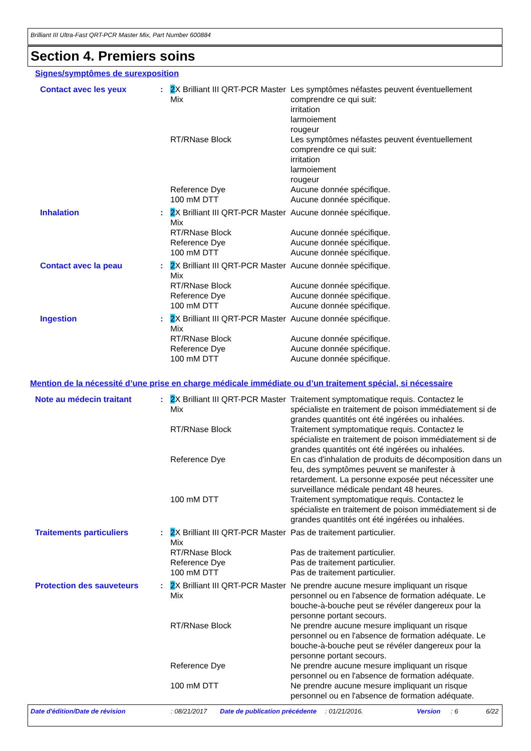Brilliant III Ultra-Fast QRT-PCR Master Mix, Part Number 600884
Section 4. Premiers soins
Signes/symptômes de surexposition
| Contact avec les yeux | : | 2 X Brilliant III QRT-PCR Master Mix | Les symptômes néfastes peuvent éventuellement comprendre ce qui suit: irritation larmoiement rougeur |
| | | RT/RNase Block | Les symptômes néfastes peuvent éventuellement comprendre ce qui suit: irritation larmoiement rougeur |
| | | Reference Dye | Aucune donnée spécifique. |
| | | 100 mM DTT | Aucune donnée spécifique. |
| Inhalation | : | 2 X Brilliant III QRT-PCR Master Mix | Aucune donnée spécifique. |
| | | RT/RNase Block | Aucune donnée spécifique. |
| | | Reference Dye | Aucune donnée spécifique. |
| | | 100 mM DTT | Aucune donnée spécifique. |
| Contact avec la peau | : | 2 X Brilliant III QRT-PCR Master Mix | Aucune donnée spécifique. |
| | | RT/RNase Block | Aucune donnée spécifique. |
| | | Reference Dye | Aucune donnée spécifique. |
| | | 100 mM DTT | Aucune donnée spécifique. |
| Ingestion | : | 2 X Brilliant III QRT-PCR Master Mix | Aucune donnée spécifique. |
| | | RT/RNase Block | Aucune donnée spécifique. |
| | | Reference Dye | Aucune donnée spécifique. |
| | | 100 mM DTT | Aucune donnée spécifique. |
Mention de la nécessité d’une prise en charge médicale immédiate ou d’un traitement spécial, si nécessaire
| Note au médecin traitant | : | 2 X Brilliant III QRT-PCR Master Mix | Traitement symptomatique requis. Contactez le spécialiste en traitement de poison immédiatement si de grandes quantités ont été ingérées ou inhalées. |
| | | RT/RNase Block | Traitement symptomatique requis. Contactez le spécialiste en traitement de poison immédiatement si de grandes quantités ont été ingérées ou inhalées. |
| | | Reference Dye | En cas d'inhalation de produits de décomposition dans un feu, des symptômes peuvent se manifester à retardement. La personne exposée peut nécessiter une surveillance médicale pendant 48 heures. |
| | | 100 mM DTT | Traitement symptomatique requis. Contactez le spécialiste en traitement de poison immédiatement si de grandes quantités ont été ingérées ou inhalées. |
| Traitements particuliers | : | 2 X Brilliant III QRT-PCR Master Mix | Pas de traitement particulier. |
| | | RT/RNase Block | Pas de traitement particulier. |
| | | Reference Dye | Pas de traitement particulier. |
| | | 100 mM DTT | Pas de traitement particulier. |
| Protection des sauveteurs | : | 2 X Brilliant III QRT-PCR Master Mix | Ne prendre aucune mesure impliquant un risque personnel ou en l'absence de formation adéquate. Le bouche-à-bouche peut se révéler dangereux pour la personne portant secours. |
| | | RT/RNase Block | Ne prendre aucune mesure impliquant un risque personnel ou en l'absence de formation adéquate. Le bouche-à-bouche peut se révéler dangereux pour la personne portant secours. |
| | | Reference Dye | Ne prendre aucune mesure impliquant un risque personnel ou en l'absence de formation adéquate. |
| | | 100 mM DTT | Ne prendre aucune mesure impliquant un risque personnel ou en l'absence de formation adéquate. |
Date d'édition/Date de révision : 08/21/2017 Date de publication précédente
: 01/21/2016. Version : 6 6/22